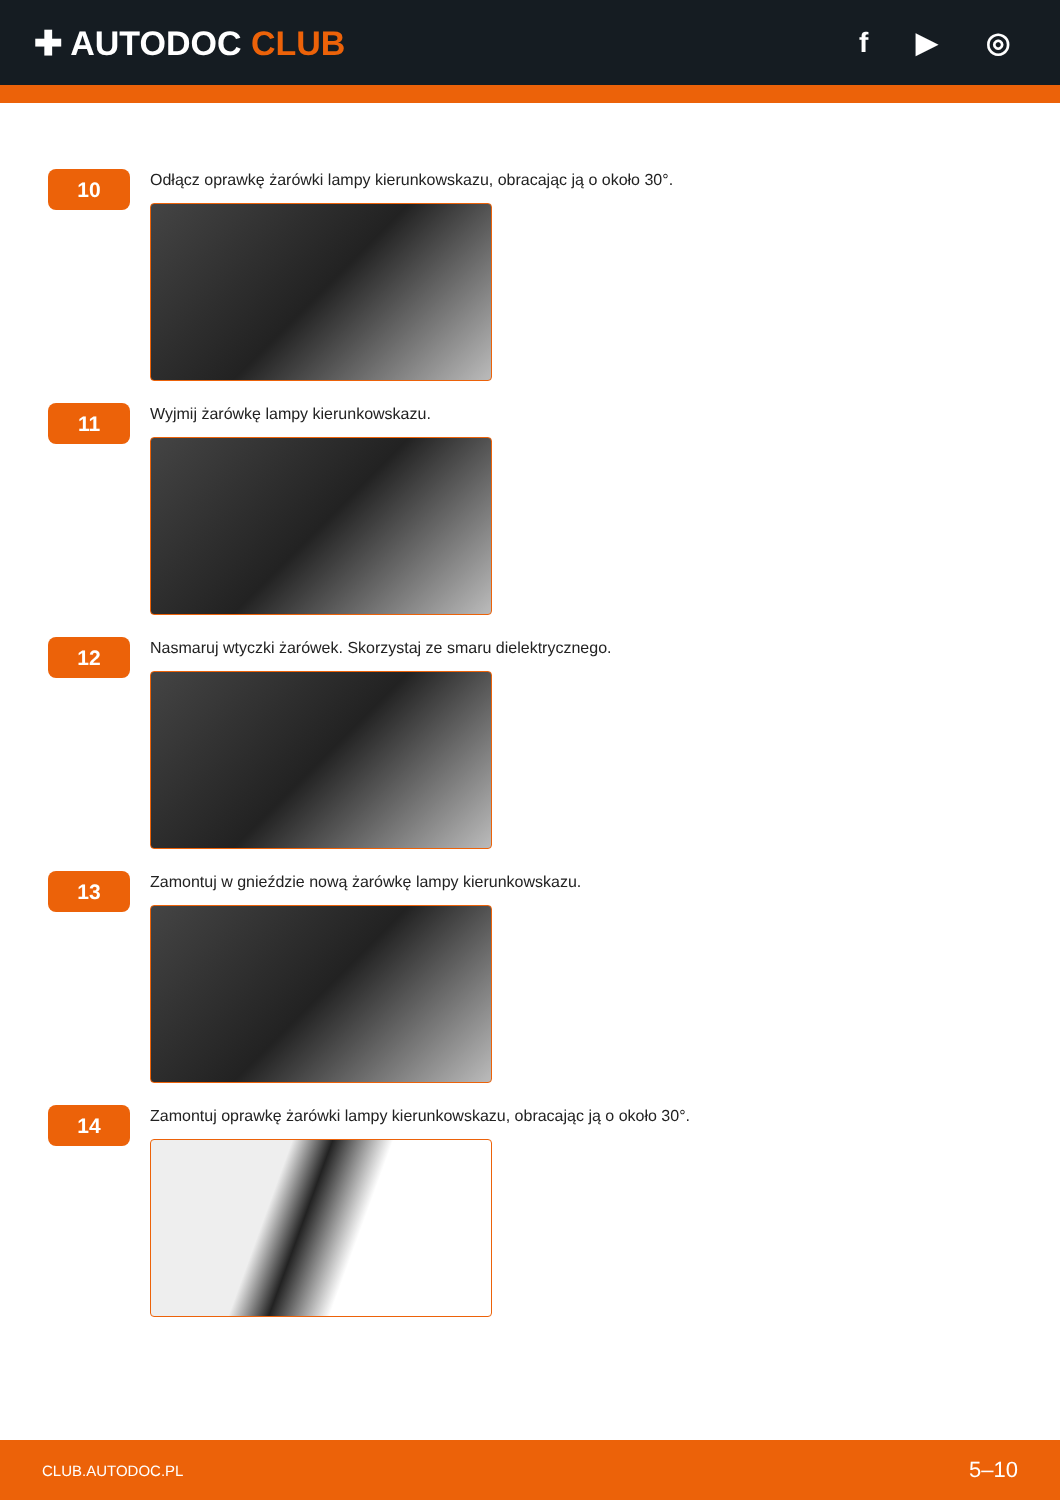✚ AUTODOC CLUB
f ▶ ◎
10
Odłącz oprawkę żarówki lampy kierunkowskazu, obracając ją o około 30°.
11
Wyjmij żarówkę lampy kierunkowskazu.
12
Nasmaruj wtyczki żarówek. Skorzystaj ze smaru dielektrycznego.
13
Zamontuj w gnieździe nową żarówkę lampy kierunkowskazu.
14
Zamontuj oprawkę żarówki lampy kierunkowskazu, obracając ją o około 30°.
CLUB.AUTODOC.PL 5–10